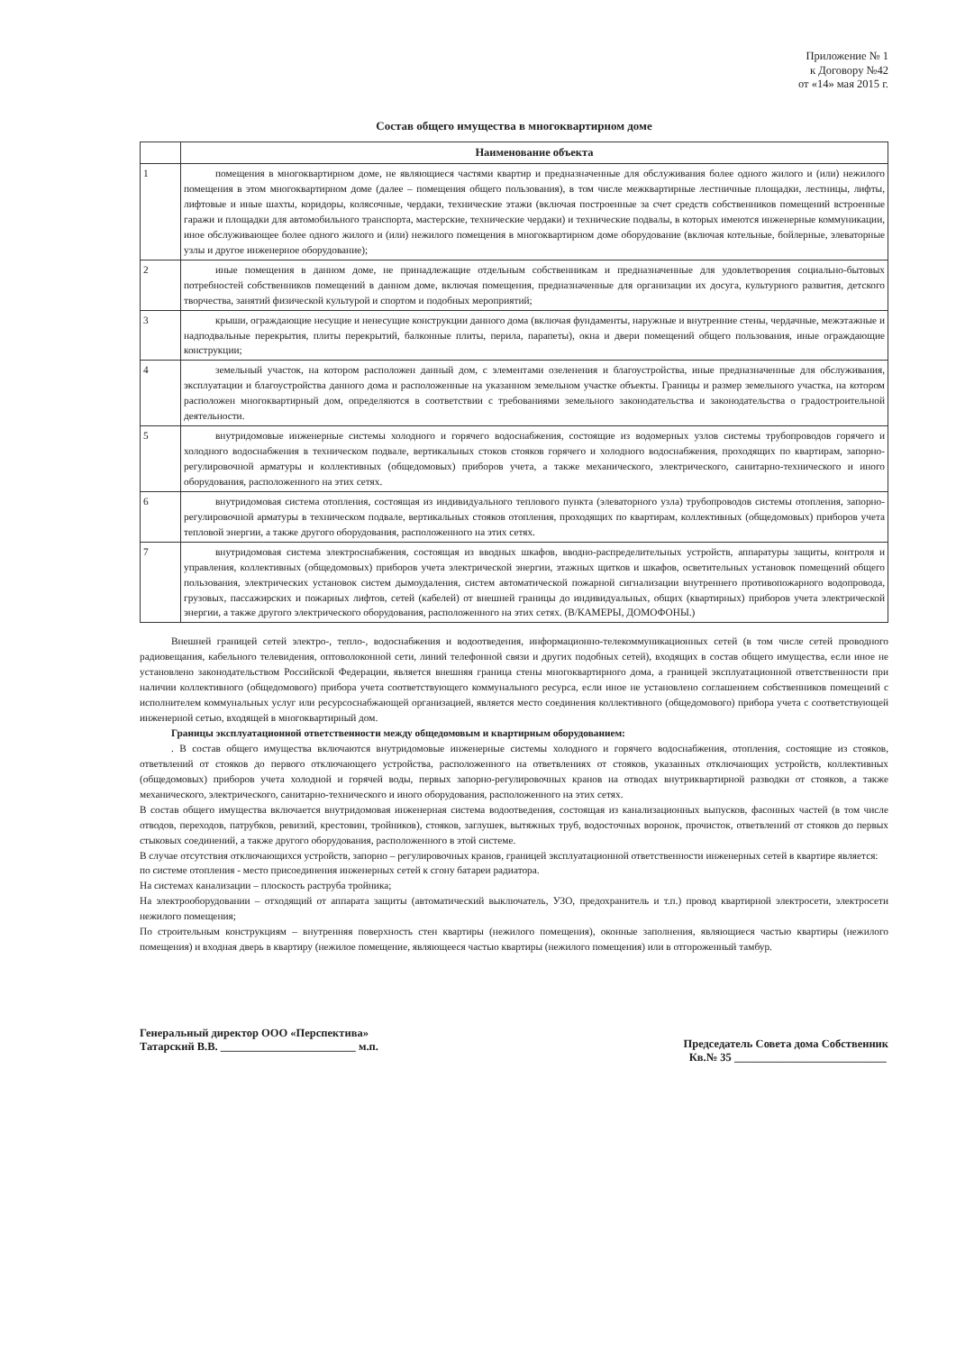Приложение № 1
к Договору №42
от «14» мая 2015 г.
Состав общего имущества в многоквартирном доме
| | Наименование объекта |
| --- | --- |
| 1 | помещения в многоквартирном доме, не являющиеся частями квартир и предназначенные для обслуживания более одного жилого и (или) нежилого помещения в этом многоквартирном доме (далее – помещения общего пользования), в том числе межквартирные лестничные площадки, лестницы, лифты, лифтовые и иные шахты, коридоры, колясочные, чердаки, технические этажи (включая построенные за счет средств собственников помещений встроенные гаражи и площадки для автомобильного транспорта, мастерские, технические чердаки) и технические подвалы, в которых имеются инженерные коммуникации, иное обслуживающее более одного жилого и (или) нежилого помещения в многоквартирном доме оборудование (включая котельные, бойлерные, элеваторные узлы и другое инженерное оборудование); |
| 2 | иные помещения в данном доме, не принадлежащие отдельным собственникам и предназначенные для удовлетворения социально-бытовых потребностей собственников помещений в данном доме, включая помещения, предназначенные для организации их досуга, культурного развития, детского творчества, занятий физической культурой и спортом и подобных мероприятий; |
| 3 | крыши, ограждающие несущие и ненесущие конструкции данного дома (включая фундаменты, наружные и внутренние стены, чердачные, межэтажные и надподвальные перекрытия, плиты перекрытий, балконные плиты, перила, парапеты), окна и двери помещений общего пользования, иные ограждающие конструкции; |
| 4 | земельный участок, на котором расположен данный дом, с элементами озеленения и благоустройства, иные предназначенные для обслуживания, эксплуатации и благоустройства данного дома и расположенные на указанном земельном участке объекты. Границы и размер земельного участка, на котором расположен многоквартирный дом, определяются в соответствии с требованиями земельного законодательства и законодательства о градостроительной деятельности. |
| 5 | внутридомовые инженерные системы холодного и горячего водоснабжения, состоящие из водомерных узлов системы трубопроводов горячего и холодного водоснабжения в техническом подвале, вертикальных стоков стояков горячего и холодного водоснабжения, проходящих по квартирам, запорно-регулировочной арматуры и коллективных (общедомовых) приборов учета, а также механического, электрического, санитарно-технического и иного оборудования, расположенного на этих сетях. |
| 6 | внутридомовая система отопления, состоящая из индивидуального теплового пункта (элеваторного узла) трубопроводов системы отопления, запорно-регулировочной арматуры в техническом подвале, вертикальных стояков отопления, проходящих по квартирам, коллективных (общедомовых) приборов учета тепловой энергии, а также другого оборудования, расположенного на этих сетях. |
| 7 | внутридомовая система электроснабжения, состоящая из вводных шкафов, вводно-распределительных устройств, аппаратуры защиты, контроля и управления, коллективных (общедомовых) приборов учета электрической энергии, этажных щитков и шкафов, осветительных установок помещений общего пользования, электрических установок систем дымоудаления, систем автоматической пожарной сигнализации внутреннего противопожарного водопровода, грузовых, пассажирских и пожарных лифтов, сетей (кабелей) от внешней границы до индивидуальных, общих (квартирных) приборов учета электрической энергии, а также другого электрического оборудования, расположенного на этих сетях. (В/КАМЕРЫ, ДОМОФОНЫ.) |
Внешней границей сетей электро-, тепло-, водоснабжения и водоотведения, информационно-телекоммуникационных сетей (в том числе сетей проводного радиовещания, кабельного телевидения, оптоволоконной сети, линий телефонной связи и других подобных сетей), входящих в состав общего имущества, если иное не установлено законодательством Российской Федерации, является внешняя граница стены многоквартирного дома, а границей эксплуатационной ответственности при наличии коллективного (общедомового) прибора учета соответствующего коммунального ресурса, если иное не установлено соглашением собственников помещений с исполнителем коммунальных услуг или ресурсоснабжающей организацией, является место соединения коллективного (общедомового) прибора учета с соответствующей инженерной сетью, входящей в многоквартирный дом.
Границы эксплуатационной ответственности между общедомовым и квартирным оборудованием:
. В состав общего имущества включаются внутридомовые инженерные системы холодного и горячего водоснабжения, отопления, состоящие из стояков, ответвлений от стояков до первого отключающего устройства, расположенного на ответвлениях от стояков, указанных отключающих устройств, коллективных (общедомовых) приборов учета холодной и горячей воды, первых запорно-регулировочных кранов на отводах внутриквартирной разводки от стояков, а также механического, электрического, санитарно-технического и иного оборудования, расположенного на этих сетях.
В состав общего имущества включается внутридомовая инженерная система водоотведения, состоящая из канализационных выпусков, фасонных частей (в том числе отводов, переходов, патрубков, ревизий, крестовин, тройников), стояков, заглушек, вытяжных труб, водосточных воронок, прочисток, ответвлений от стояков до первых стыковых соединений, а также другого оборудования, расположенного в этой системе.
В случае отсутствия отключающихся устройств, запорно – регулировочных кранов, границей эксплуатационной ответственности инженерных сетей в квартире является:
по системе отопления - место присоединения инженерных сетей к сгону батареи радиатора.
На системах канализации – плоскость раструба тройника;
На электрооборудовании – отходящий от аппарата защиты (автоматический выключатель, УЗО, предохранитель и т.п.) провод квартирной электросети, электросети нежилого помещения;
По строительным конструкциям – внутренняя поверхность стен квартиры (нежилого помещения), оконные заполнения, являющиеся частью квартиры (нежилого помещения) и входная дверь в квартиру (нежилое помещение, являющееся частью квартиры (нежилого помещения) или в отгороженный тамбур.
Генеральный директор ООО «Перспектива»
Татарский В.В. ________________________ м.п.
Председатель Совета дома Собственник
Кв.№ 35 ___________________________